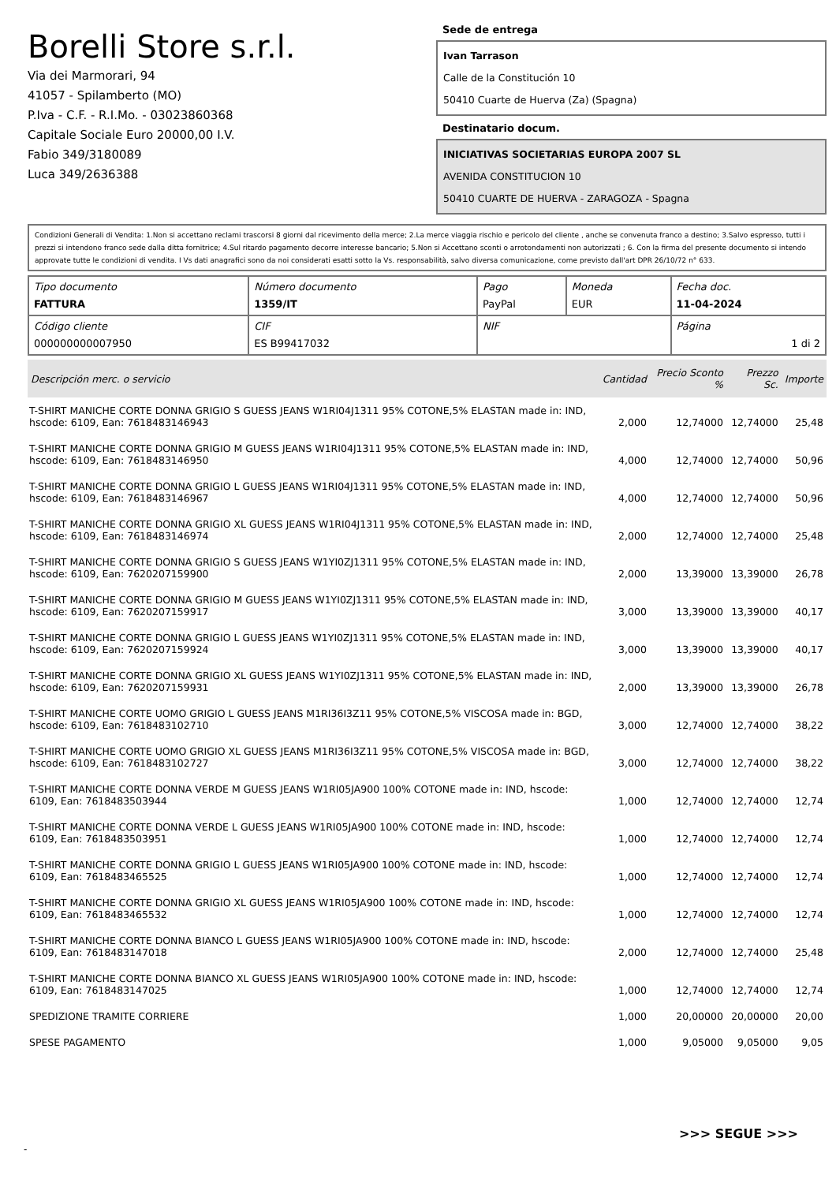Borelli Store s.r.l.
Via dei Marmorari, 94
41057 - Spilamberto (MO)
P.Iva - C.F. - R.I.Mo. - 03023860368
Capitale Sociale Euro 20000,00 I.V.
Fabio 349/3180089
Luca 349/2636388
Sede de entrega
Ivan Tarrason
Calle de la Constitución 10
50410 Cuarte de Huerva (Za) (Spagna)
Destinatario docum.
INICIATIVAS SOCIETARIAS EUROPA 2007 SL
AVENIDA CONSTITUCION 10
50410 CUARTE DE HUERVA - ZARAGOZA - Spagna
Condizioni Generali di Vendita: 1.Non si accettano reclami trascorsi 8 giorni dal ricevimento della merce; 2.La merce viaggia rischio e pericolo del cliente , anche se convenuta franco a destino; 3.Salvo espresso, tutti i prezzi si intendono franco sede dalla ditta fornitrice; 4.Sul ritardo pagamento decorre interesse bancario; 5.Non si Accettano sconti o arrotondamenti non autorizzati ; 6. Con la firma del presente documento si intendo approvate tutte le condizioni di vendita. I Vs dati anagrafici sono da noi considerati esatti sotto la Vs. responsabilità, salvo diversa comunicazione, come previsto dall'art DPR 26/10/72 n° 633.
| Tipo documento FATTURA | Número documento 1359/IT | Pago PayPal | Moneda EUR | Fecha doc. 11-04-2024 |
| Código cliente 000000000007950 | CIF ES B99417032 | NIF | | Página 1 di 2 |
| Descripción merc. o servicio | Cantidad | Precio Sconto % | Prezzo Sc. | Importe |
| --- | --- | --- | --- | --- |
| T-SHIRT MANICHE CORTE DONNA GRIGIO S GUESS JEANS W1RI04J1311 95% COTONE,5% ELASTAN made in: IND, hscode: 6109, Ean: 7618483146943 | 2,000 | 12,74000 | 12,74000 | 25,48 |
| T-SHIRT MANICHE CORTE DONNA GRIGIO M GUESS JEANS W1RI04J1311 95% COTONE,5% ELASTAN made in: IND, hscode: 6109, Ean: 7618483146950 | 4,000 | 12,74000 | 12,74000 | 50,96 |
| T-SHIRT MANICHE CORTE DONNA GRIGIO L GUESS JEANS W1RI04J1311 95% COTONE,5% ELASTAN made in: IND, hscode: 6109, Ean: 7618483146967 | 4,000 | 12,74000 | 12,74000 | 50,96 |
| T-SHIRT MANICHE CORTE DONNA GRIGIO XL GUESS JEANS W1RI04J1311 95% COTONE,5% ELASTAN made in: IND, hscode: 6109, Ean: 7618483146974 | 2,000 | 12,74000 | 12,74000 | 25,48 |
| T-SHIRT MANICHE CORTE DONNA GRIGIO S GUESS JEANS W1YI0ZJ1311 95% COTONE,5% ELASTAN made in: IND, hscode: 6109, Ean: 7620207159900 | 2,000 | 13,39000 | 13,39000 | 26,78 |
| T-SHIRT MANICHE CORTE DONNA GRIGIO M GUESS JEANS W1YI0ZJ1311 95% COTONE,5% ELASTAN made in: IND, hscode: 6109, Ean: 7620207159917 | 3,000 | 13,39000 | 13,39000 | 40,17 |
| T-SHIRT MANICHE CORTE DONNA GRIGIO L GUESS JEANS W1YI0ZJ1311 95% COTONE,5% ELASTAN made in: IND, hscode: 6109, Ean: 7620207159924 | 3,000 | 13,39000 | 13,39000 | 40,17 |
| T-SHIRT MANICHE CORTE DONNA GRIGIO XL GUESS JEANS W1YI0ZJ1311 95% COTONE,5% ELASTAN made in: IND, hscode: 6109, Ean: 7620207159931 | 2,000 | 13,39000 | 13,39000 | 26,78 |
| T-SHIRT MANICHE CORTE UOMO GRIGIO L GUESS JEANS M1RI36I3Z11 95% COTONE,5% VISCOSA made in: BGD, hscode: 6109, Ean: 7618483102710 | 3,000 | 12,74000 | 12,74000 | 38,22 |
| T-SHIRT MANICHE CORTE UOMO GRIGIO XL GUESS JEANS M1RI36I3Z11 95% COTONE,5% VISCOSA made in: BGD, hscode: 6109, Ean: 7618483102727 | 3,000 | 12,74000 | 12,74000 | 38,22 |
| T-SHIRT MANICHE CORTE DONNA VERDE M GUESS JEANS W1RI05JA900 100% COTONE made in: IND, hscode: 6109, Ean: 7618483503944 | 1,000 | 12,74000 | 12,74000 | 12,74 |
| T-SHIRT MANICHE CORTE DONNA VERDE L GUESS JEANS W1RI05JA900 100% COTONE made in: IND, hscode: 6109, Ean: 7618483503951 | 1,000 | 12,74000 | 12,74000 | 12,74 |
| T-SHIRT MANICHE CORTE DONNA GRIGIO L GUESS JEANS W1RI05JA900 100% COTONE made in: IND, hscode: 6109, Ean: 7618483465525 | 1,000 | 12,74000 | 12,74000 | 12,74 |
| T-SHIRT MANICHE CORTE DONNA GRIGIO XL GUESS JEANS W1RI05JA900 100% COTONE made in: IND, hscode: 6109, Ean: 7618483465532 | 1,000 | 12,74000 | 12,74000 | 12,74 |
| T-SHIRT MANICHE CORTE DONNA BIANCO L GUESS JEANS W1RI05JA900 100% COTONE made in: IND, hscode: 6109, Ean: 7618483147018 | 2,000 | 12,74000 | 12,74000 | 25,48 |
| T-SHIRT MANICHE CORTE DONNA BIANCO XL GUESS JEANS W1RI05JA900 100% COTONE made in: IND, hscode: 6109, Ean: 7618483147025 | 1,000 | 12,74000 | 12,74000 | 12,74 |
| SPEDIZIONE TRAMITE CORRIERE | 1,000 | 20,00000 | 20,00000 | 20,00 |
| SPESE PAGAMENTO | 1,000 | 9,05000 | 9,05000 | 9,05 |
>>> SEGUE >>>
-